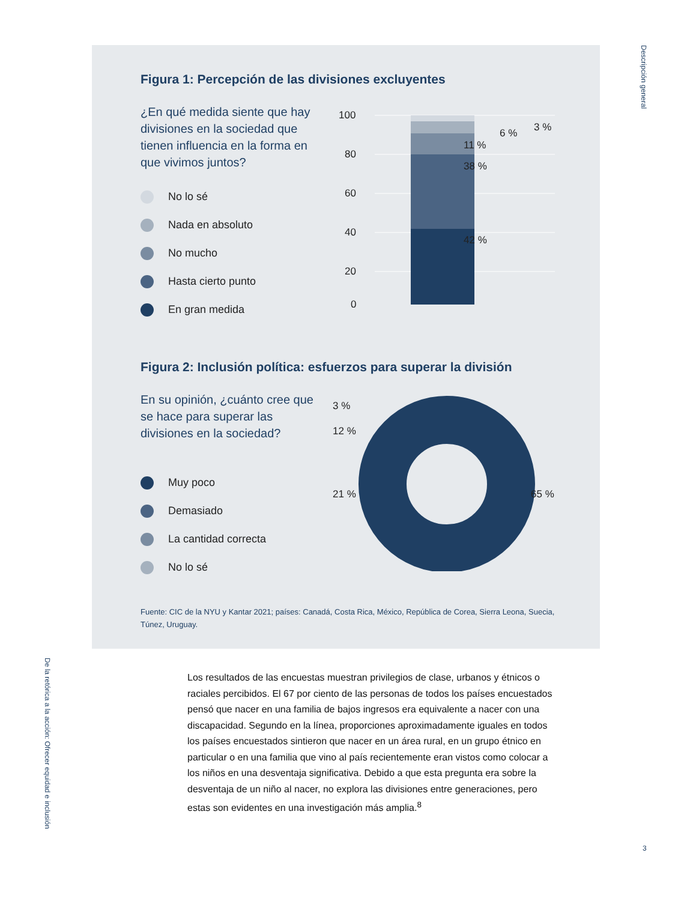Descripción general
Figura 1: Percepción de las divisiones excluyentes
¿En qué medida siente que hay divisiones en la sociedad que tienen influencia en la forma en que vivimos juntos?
No lo sé
Nada en absoluto
No mucho
Hasta cierto punto
En gran medida
100
80
60
40
20
0
3 %
6 %
11 %
38 %
42 %
Figura 2: Inclusión política: esfuerzos para superar la división
En su opinión, ¿cuánto cree que se hace para superar las divisiones en la sociedad?
Muy poco
Demasiado
La cantidad correcta
No lo sé
3 %
12 %
21 %
65 %
Fuente: CIC de la NYU y Kantar 2021; países: Canadá, Costa Rica, México, República de Corea, Sierra Leona, Suecia, Túnez, Uruguay.
Los resultados de las encuestas muestran privilegios de clase, urbanos y étnicos o raciales percibidos. El 67 por ciento de las personas de todos los países encuestados pensó que nacer en una familia de bajos ingresos era equivalente a nacer con una discapacidad. Segundo en la línea, proporciones aproximadamente iguales en todos los países encuestados sintieron que nacer en un área rural, en un grupo étnico en particular o en una familia que vino al país recientemente eran vistos como colocar a los niños en una desventaja significativa. Debido a que esta pregunta era sobre la desventaja de un niño al nacer, no explora las divisiones entre generaciones, pero estas son evidentes en una investigación más amplia.<sup>8</sup>
De la retórica a la acción: Ofrecer equidad e inclusión
3